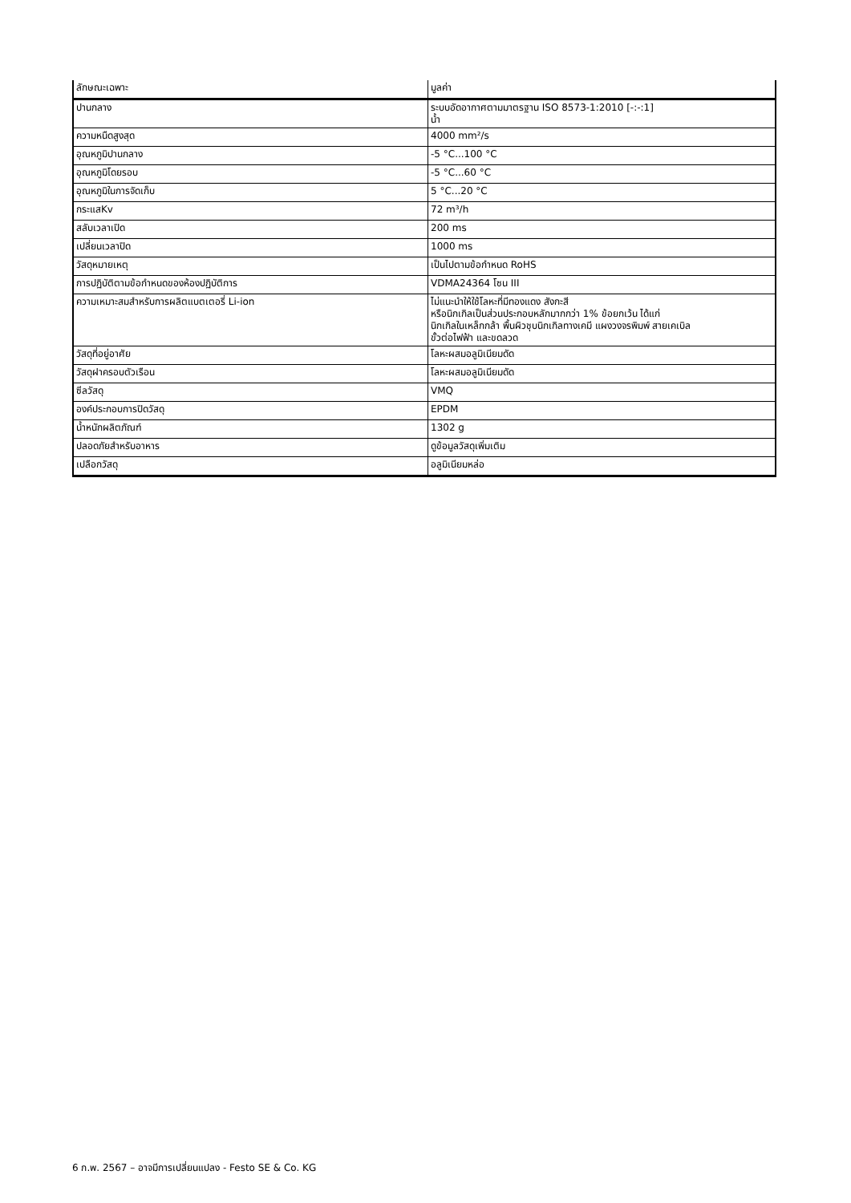| ลักษณะเฉพาะ | มูลค่า |
| ปานกลาง | ระบบอัดอากาศตามมาตรฐาน ISO 8573-1:2010 [-:-:1] น้ำ |
| ความหนืดสูงสุด | 4000 mm²/s |
| อุณหภูมิปานกลาง | -5 °C...100 °C |
| อุณหภูมิโดยรอบ | -5 °C...60 °C |
| อุณหภูมิในการจัดเก็บ | 5 °C...20 °C |
| กระแสKv | 72 m³/h |
| สลับเวลาเปิด | 200 ms |
| เปลี่ยนเวลาปิด | 1000 ms |
| วัสดุหมายเหตุ | เป็นไปตามข้อกำหนด RoHS |
| การปฏิบัติตามข้อกำหนดของห้องปฏิบัติการ | VDMA24364 โซน III |
| ความเหมาะสมสำหรับการผลิตแบตเตอรี่ Li-ion | ไม่แนะนำให้ใช้โลหะที่มีทองแดง สังกะสี หรือนิกเกิลเป็นส่วนประกอบหลักมากกว่า 1% ข้อยกเว้น ได้แก่ นิกเกิลในเหล็กกล้า พื้นผิวชุบนิกเกิลทางเคมี แผงวงจรพิมพ์ สายเคเบิล ขั้วต่อไฟฟ้า และขดลวด |
| วัสดุที่อยู่อาศัย | โลหะผสมอลูมิเนียมดัด |
| วัสดุฝาครอบตัวเรือน | โลหะผสมอลูมิเนียมดัด |
| ซีลวัสดุ | VMQ |
| องค์ประกอบการปิดวัสดุ | EPDM |
| น้ำหนักผลิตภัณฑ์ | 1302 g |
| ปลอดภัยสำหรับอาหาร | ดูข้อมูลวัสดุเพิ่มเติม |
| เปลือกวัสดุ | อลูมิเนียมหล่อ |
6 ก.พ. 2567 – อาจมีการเปลี่ยนแปลง - Festo SE & Co. KG